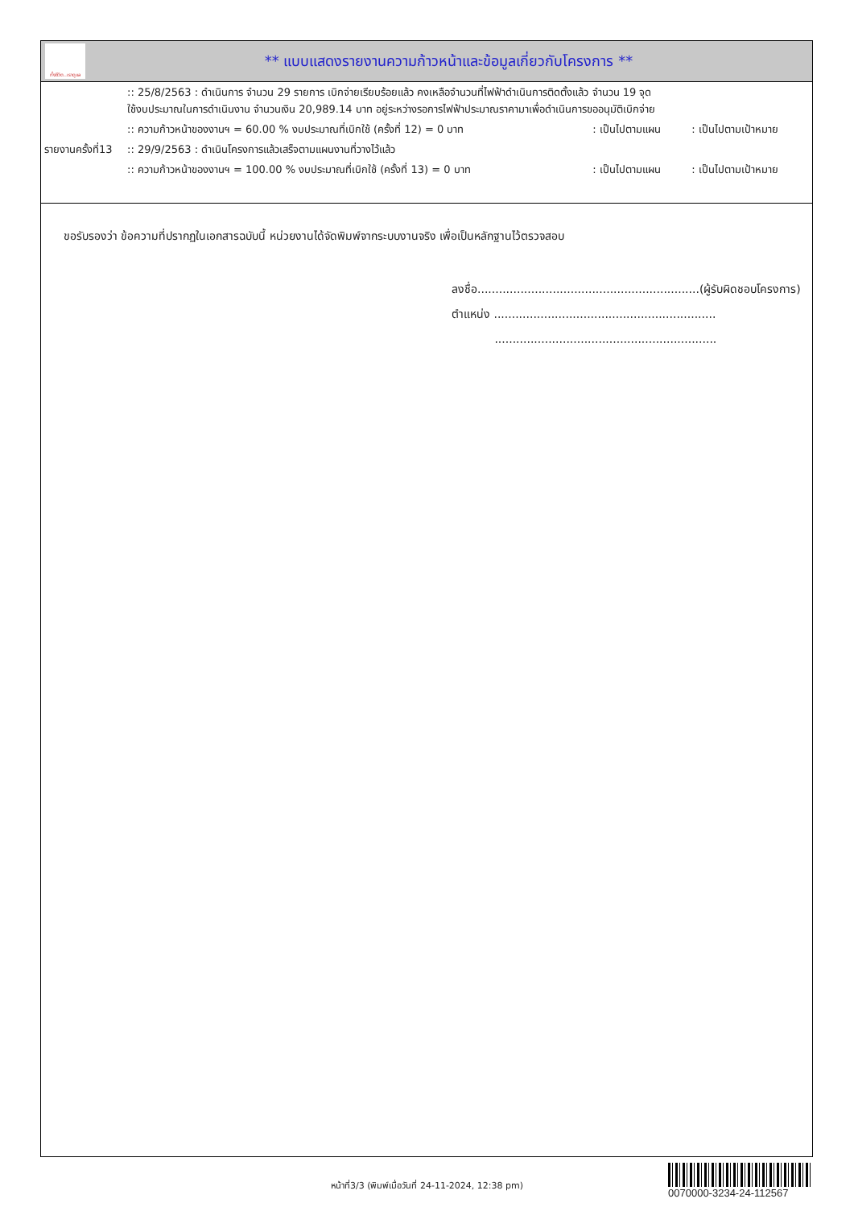ทั้งชีวิต..เราดูแล
** แบบแสดงรายงานความก้าวหน้าและข้อมูลเกี่ยวกับโครงการ **
| | :: 25/8/2563 : ดำเนินการ จำนวน 29 รายการ เบิกจ่ายเรียบร้อยแล้ว คงเหลือจำนวนที่ไฟฟ้าดำเนินการติดตั้งแล้ว จำนวน 19 จุด ใช้งบประมาณในการดำเนินงาน จำนวนเงิน 20,989.14 บาท อยู่ระหว่างรอการไฟฟ้าประมาณราคามาเพื่อดำเนินการขออนุมัติเบิกจ่าย | | |
| | :: ความก้าวหน้าของงานฯ = 60.00 % งบประมาณที่เบิกใช้ (ครั้งที่ 12) = 0 บาท | : เป็นไปตามแผน | : เป็นไปตามเป้าหมาย |
| รายงานครั้งที่13 | :: 29/9/2563 : ดำเนินโครงการแล้วเสร็จตามแผนงานที่วางไว้แล้ว | | |
| | :: ความก้าวหน้าของงานฯ = 100.00 % งบประมาณที่เบิกใช้ (ครั้งที่ 13) = 0 บาท | : เป็นไปตามแผน | : เป็นไปตามเป้าหมาย |
ขอรับรองว่า ข้อความที่ปรากฏในเอกสารฉบับนี้ หน่วยงานได้จัดพิมพ์จากระบบงานจริง เพื่อเป็นหลักฐานไว้ตรวจสอบ
ลงชื่อ..............................................................(ผู้รับผิดชอบโครงการ)
ตำแหน่ง ..............................................................
..............................................................
หน้าที่3/3 (พิมพ์เมื่อวันที่ 24-11-2024, 12:38 pm)
0070000-3234-24-112567